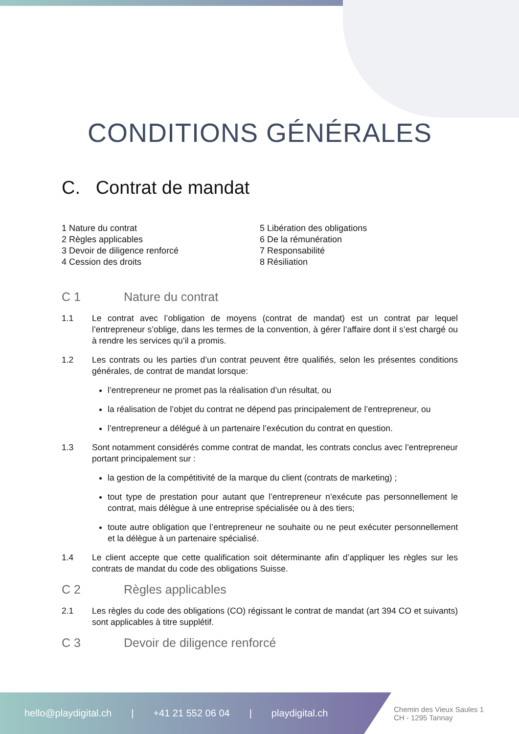CONDITIONS GÉNÉRALES
C. Contrat de mandat
1 Nature du contrat
2 Règles applicables
3 Devoir de diligence renforcé
4 Cession des droits
5 Libération des obligations
6 De la rémunération
7 Responsabilité
8 Résiliation
C 1 Nature du contrat
1.1 Le contrat avec l’obligation de moyens (contrat de mandat) est un contrat par lequel l’entrepreneur s’oblige, dans les termes de la convention, à gérer l’affaire dont il s’est chargé ou à rendre les services qu’il a promis.
1.2 Les contrats ou les parties d’un contrat peuvent être qualifiés, selon les présentes conditions générales, de contrat de mandat lorsque:
l’entrepreneur ne promet pas la réalisation d’un résultat, ou
la réalisation de l’objet du contrat ne dépend pas principalement de l’entrepreneur, ou
l’entrepreneur a délégué à un partenaire l’exécution du contrat en question.
1.3 Sont notamment considérés comme contrat de mandat, les contrats conclus avec l’entrepreneur portant principalement sur :
la gestion de la compétitivité de la marque du client (contrats de marketing) ;
tout type de prestation pour autant que l’entrepreneur n’exécute pas personnellement le contrat, mais délègue à une entreprise spécialisée ou à des tiers;
toute autre obligation que l’entrepreneur ne souhaite ou ne peut exécuter personnellement et la délègue à un partenaire spécialisé.
1.4 Le client accepte que cette qualification soit déterminante afin d’appliquer les règles sur les contrats de mandat du code des obligations Suisse.
C 2 Règles applicables
2.1 Les règles du code des obligations (CO) régissant le contrat de mandat (art 394 CO et suivants) sont applicables à titre supplétif.
C 3 Devoir de diligence renforcé
hello@playdigital.ch | +41 21 552 06 04 | playdigital.ch
Chemin des Vieux Saules 1
CH - 1295 Tannay